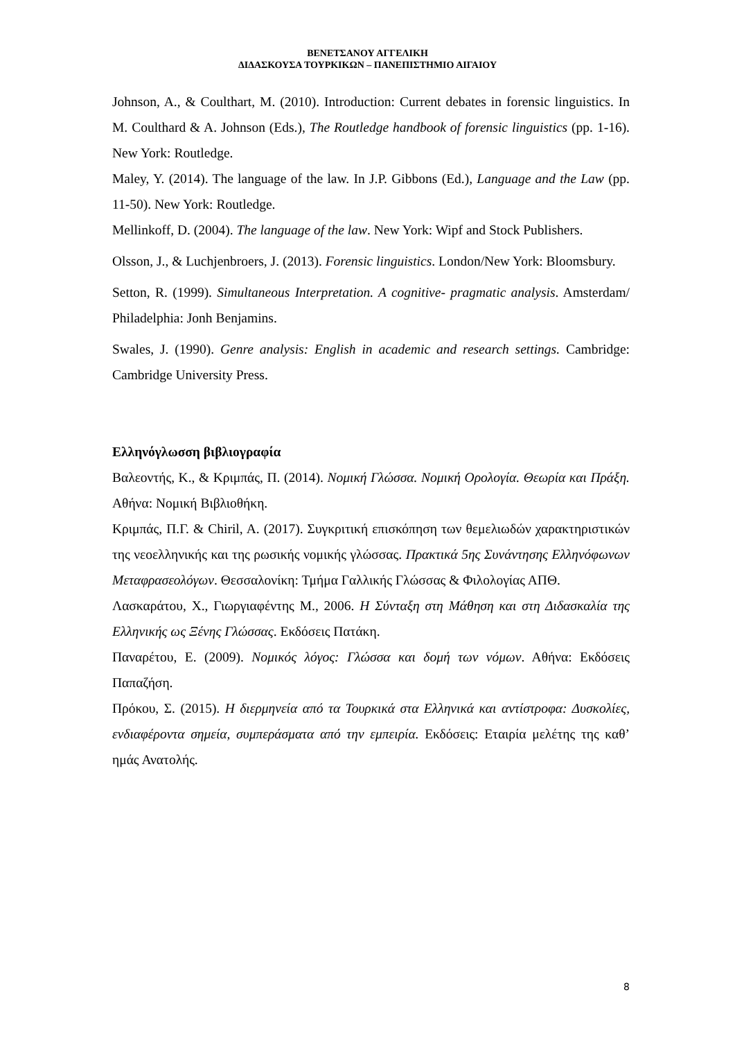ΒΕΝΕΤΣΑΝΟΥ ΑΓΓΕΛΙΚΗ
ΔΙΔΑΣΚΟΥΣΑ ΤΟΥΡΚΙΚΩΝ – ΠΑΝΕΠΙΣΤΗΜΙΟ ΑΙΓΑΙΟΥ
Johnson, A., & Coulthart, M. (2010). Introduction: Current debates in forensic linguistics. In M. Coulthard & A. Johnson (Eds.), The Routledge handbook of forensic linguistics (pp. 1-16). New York: Routledge.
Maley, Y. (2014). The language of the law. In J.P. Gibbons (Ed.), Language and the Law (pp. 11-50). New York: Routledge.
Mellinkoff, D. (2004). The language of the law. New York: Wipf and Stock Publishers.
Olsson, J., & Luchjenbroers, J. (2013). Forensic linguistics. London/New York: Bloomsbury.
Setton, R. (1999). Simultaneous Interpretation. A cognitive- pragmatic analysis. Amsterdam/ Philadelphia: Jonh Benjamins.
Swales, J. (1990). Genre analysis: English in academic and research settings. Cambridge: Cambridge University Press.
Ελληνόγλωσση βιβλιογραφία
Βαλεοντής, Κ., & Κριμπάς, Π. (2014). Νομική Γλώσσα. Νομική Ορολογία. Θεωρία και Πράξη. Αθήνα: Νομική Βιβλιοθήκη.
Κριμπάς, Π.Γ. & Chiril, A. (2017). Συγκριτική επισκόπηση των θεμελιωδών χαρακτηριστικών της νεοελληνικής και της ρωσικής νομικής γλώσσας. Πρακτικά 5ης Συνάντησης Ελληνόφωνων Μεταφρασεολόγων. Θεσσαλονίκη: Τμήμα Γαλλικής Γλώσσας & Φιλολογίας ΑΠΘ.
Λασκαράτου, Χ., Γιωργιαφέντης Μ., 2006. Η Σύνταξη στη Μάθηση και στη Διδασκαλία της Ελληνικής ως Ξένης Γλώσσας. Εκδόσεις Πατάκη.
Παναρέτου, Ε. (2009). Νομικός λόγος: Γλώσσα και δομή των νόμων. Αθήνα: Εκδόσεις Παπαζήση.
Πρόκου, Σ. (2015). Η διερμηνεία από τα Τουρκικά στα Ελληνικά και αντίστροφα: Δυσκολίες, ενδιαφέροντα σημεία, συμπεράσματα από την εμπειρία. Εκδόσεις: Εταιρία μελέτης της καθ’ ημάς Ανατολής.
8